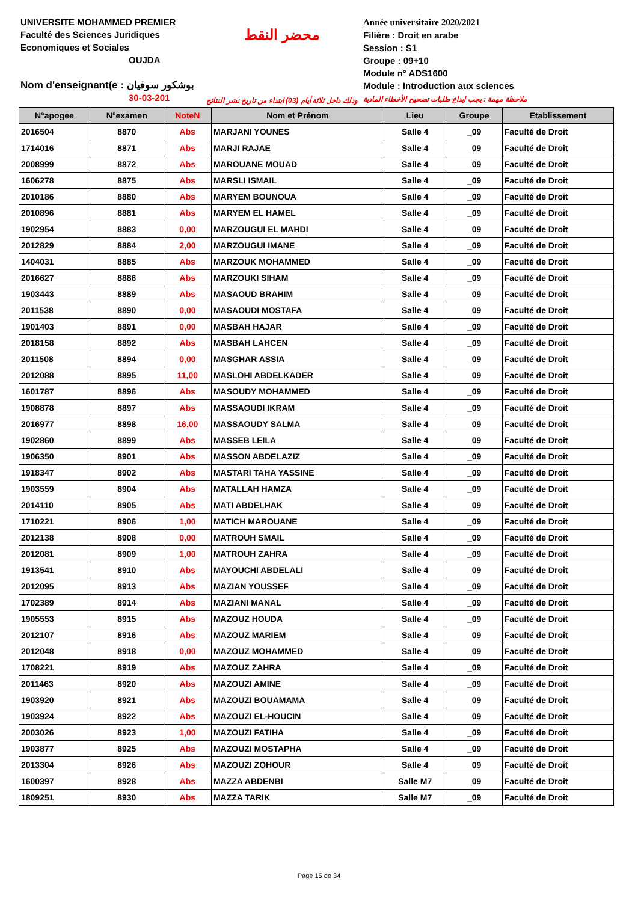UNIVERSITE MOHAMMED PREMIER
Faculté des Sciences Juridiques
Economiques et Sociales
OUJDA
Nom d'enseignant(e : بوشكور سوفيان
30-03-201
محضر النقط
وذلك داخل ثلاثة أيام (03) ابتداء من تاريخ نشر النتائج
Année universitaire 2020/2021
Filiére : Droit en arabe
Session : S1
Groupe : 09+10
Module n° ADS1600
Module : Introduction aux sciences
ملاحظة مهمة : يجب ايداع طلبات تصحيح الأخطاء المادية
| N°apogee | N°examen | NoteN | Nom et Prénom | Lieu | Groupe | Etablissement |
| --- | --- | --- | --- | --- | --- | --- |
| 2016504 | 8870 | Abs | MARJANI YOUNES | Salle 4 | _09 | Faculté de Droit |
| 1714016 | 8871 | Abs | MARJI RAJAE | Salle 4 | _09 | Faculté de Droit |
| 2008999 | 8872 | Abs | MAROUANE MOUAD | Salle 4 | _09 | Faculté de Droit |
| 1606278 | 8875 | Abs | MARSLI ISMAIL | Salle 4 | _09 | Faculté de Droit |
| 2010186 | 8880 | Abs | MARYEM BOUNOUA | Salle 4 | _09 | Faculté de Droit |
| 2010896 | 8881 | Abs | MARYEM EL HAMEL | Salle 4 | _09 | Faculté de Droit |
| 1902954 | 8883 | 0,00 | MARZOUGUI EL MAHDI | Salle 4 | _09 | Faculté de Droit |
| 2012829 | 8884 | 2,00 | MARZOUGUI IMANE | Salle 4 | _09 | Faculté de Droit |
| 1404031 | 8885 | Abs | MARZOUK MOHAMMED | Salle 4 | _09 | Faculté de Droit |
| 2016627 | 8886 | Abs | MARZOUKI SIHAM | Salle 4 | _09 | Faculté de Droit |
| 1903443 | 8889 | Abs | MASAOUD BRAHIM | Salle 4 | _09 | Faculté de Droit |
| 2011538 | 8890 | 0,00 | MASAOUDI MOSTAFA | Salle 4 | _09 | Faculté de Droit |
| 1901403 | 8891 | 0,00 | MASBAH HAJAR | Salle 4 | _09 | Faculté de Droit |
| 2018158 | 8892 | Abs | MASBAH LAHCEN | Salle 4 | _09 | Faculté de Droit |
| 2011508 | 8894 | 0,00 | MASGHAR ASSIA | Salle 4 | _09 | Faculté de Droit |
| 2012088 | 8895 | 11,00 | MASLOHI ABDELKADER | Salle 4 | _09 | Faculté de Droit |
| 1601787 | 8896 | Abs | MASOUDY MOHAMMED | Salle 4 | _09 | Faculté de Droit |
| 1908878 | 8897 | Abs | MASSAOUDI IKRAM | Salle 4 | _09 | Faculté de Droit |
| 2016977 | 8898 | 16,00 | MASSAOUDY SALMA | Salle 4 | _09 | Faculté de Droit |
| 1902860 | 8899 | Abs | MASSEB LEILA | Salle 4 | _09 | Faculté de Droit |
| 1906350 | 8901 | Abs | MASSON ABDELAZIZ | Salle 4 | _09 | Faculté de Droit |
| 1918347 | 8902 | Abs | MASTARI TAHA YASSINE | Salle 4 | _09 | Faculté de Droit |
| 1903559 | 8904 | Abs | MATALLAH HAMZA | Salle 4 | _09 | Faculté de Droit |
| 2014110 | 8905 | Abs | MATI ABDELHAK | Salle 4 | _09 | Faculté de Droit |
| 1710221 | 8906 | 1,00 | MATICH MAROUANE | Salle 4 | _09 | Faculté de Droit |
| 2012138 | 8908 | 0,00 | MATROUH SMAIL | Salle 4 | _09 | Faculté de Droit |
| 2012081 | 8909 | 1,00 | MATROUH ZAHRA | Salle 4 | _09 | Faculté de Droit |
| 1913541 | 8910 | Abs | MAYOUCHI ABDELALI | Salle 4 | _09 | Faculté de Droit |
| 2012095 | 8913 | Abs | MAZIAN YOUSSEF | Salle 4 | _09 | Faculté de Droit |
| 1702389 | 8914 | Abs | MAZIANI MANAL | Salle 4 | _09 | Faculté de Droit |
| 1905553 | 8915 | Abs | MAZOUZ HOUDA | Salle 4 | _09 | Faculté de Droit |
| 2012107 | 8916 | Abs | MAZOUZ MARIEM | Salle 4 | _09 | Faculté de Droit |
| 2012048 | 8918 | 0,00 | MAZOUZ MOHAMMED | Salle 4 | _09 | Faculté de Droit |
| 1708221 | 8919 | Abs | MAZOUZ ZAHRA | Salle 4 | _09 | Faculté de Droit |
| 2011463 | 8920 | Abs | MAZOUZI AMINE | Salle 4 | _09 | Faculté de Droit |
| 1903920 | 8921 | Abs | MAZOUZI BOUAMAMA | Salle 4 | _09 | Faculté de Droit |
| 1903924 | 8922 | Abs | MAZOUZI EL-HOUCIN | Salle 4 | _09 | Faculté de Droit |
| 2003026 | 8923 | 1,00 | MAZOUZI FATIHA | Salle 4 | _09 | Faculté de Droit |
| 1903877 | 8925 | Abs | MAZOUZI MOSTAPHA | Salle 4 | _09 | Faculté de Droit |
| 2013304 | 8926 | Abs | MAZOUZI ZOHOUR | Salle 4 | _09 | Faculté de Droit |
| 1600397 | 8928 | Abs | MAZZA ABDENBI | Salle M7 | _09 | Faculté de Droit |
| 1809251 | 8930 | Abs | MAZZA TARIK | Salle M7 | _09 | Faculté de Droit |
Page 15 de 34